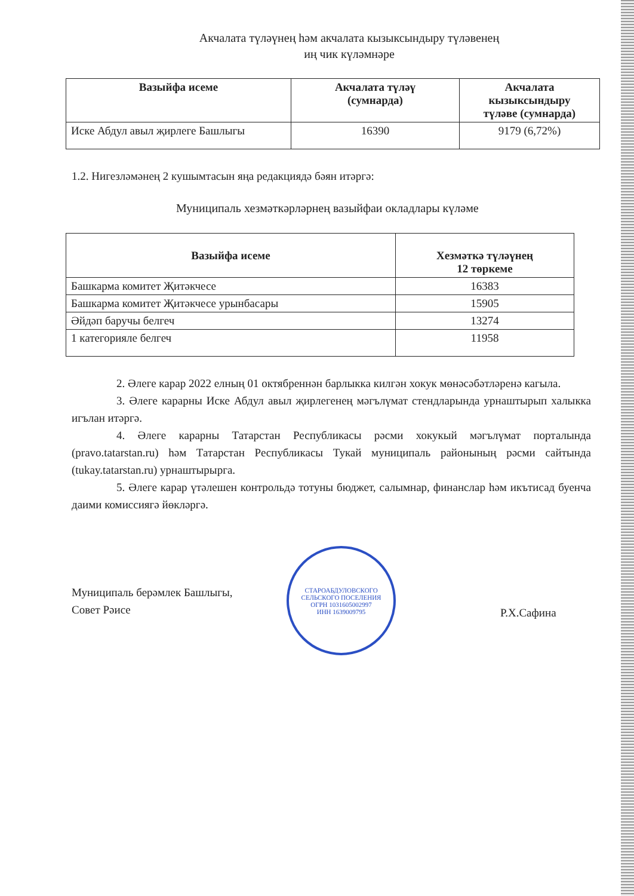Акчалата түләүнең һәм акчалата кызыксындыру түләвенең
иң чик күләмнәре
| Вазыйфа исеме | Акчалата түләү (сумнарда) | Акчалата кызыксындыру түләве (сумнарда) |
| --- | --- | --- |
| Иске Абдул авыл җирлеге Башлыгы | 16390 | 9179 (6,72%) |
1.2. Нигезләмәнең 2 кушымтасын яңа редакциядә бәян итәргә:
Муниципаль хезмәткәрләрнең вазыйфаи окладлары күләме
| Вазыйфа исеме | Хезмәткә түләүнең 12 төркеме |
| --- | --- |
| Башкарма комитет Җитәкчесе | 16383 |
| Башкарма комитет Җитәкчесе урынбасары | 15905 |
| Әйдәп баручы белгеч | 13274 |
| 1 категорияле белгеч | 11958 |
2. Әлеге карар 2022 елның 01 октябреннән барлыкка килгән хокук мөнәсәбәтләренә кагыла.
3. Әлеге карарны Иске Абдул авыл җирлегенең мәгълүмат стендларында урнаштырып халыкка игълан итәргә.
4. Әлеге карарны Татарстан Республикасы рәсми хокукый мәгълүмат порталында (pravo.tatarstan.ru) һәм Татарстан Республикасы Тукай муниципаль районының рәсми сайтында (tukay.tatarstan.ru) урнаштырырга.
5. Әлеге карар үтәлешен контрольдә тотуны бюджет, салымнар, финанслар һәм икътисад буенча даими комиссиягә йөкләргә.
Муниципаль берәмлек Башлыгы,
Совет Рәисе
СТАРОАБДУЛОВСКОГО СЕЛЬСКОГО ПОСЕЛЕНИЯ
ОГРН 1031605002997
ИНН 1639009795
Р.Х.Сафина